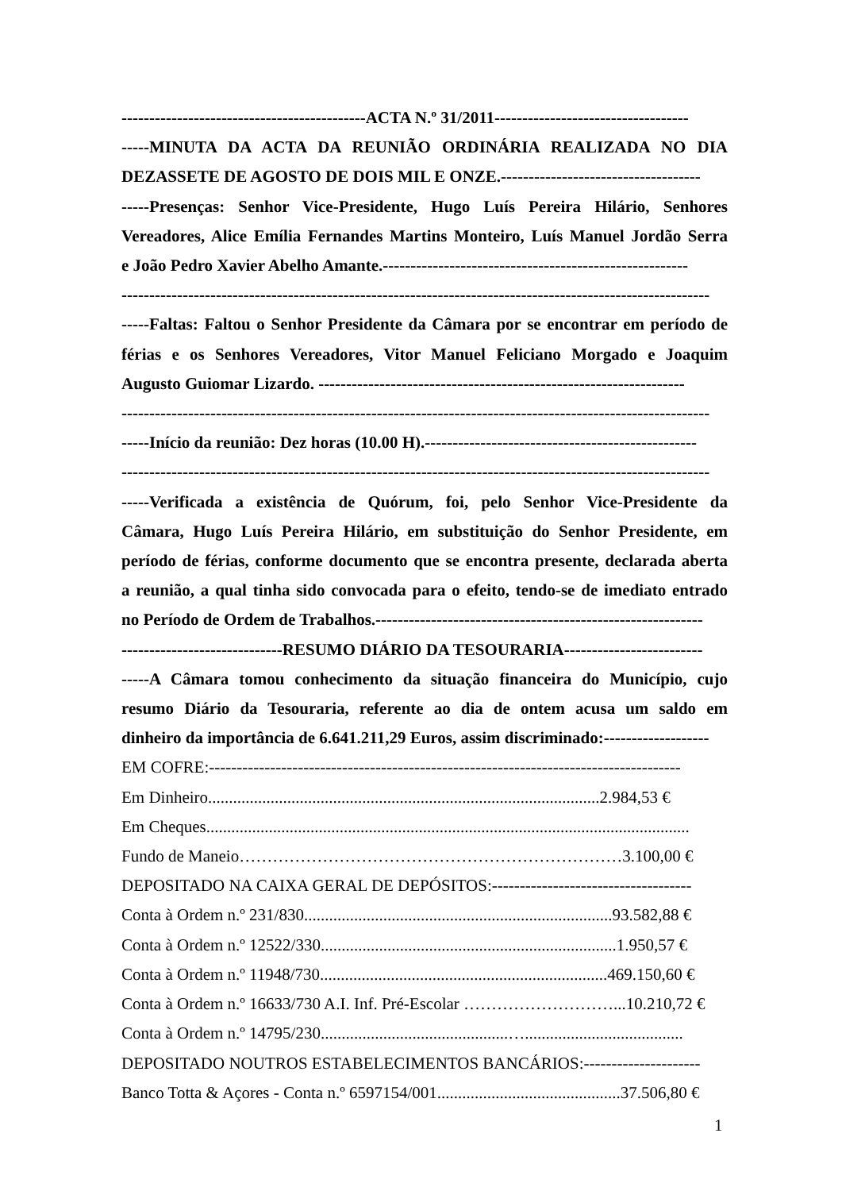--------------------------------------------ACTA N.º 31/2011-----------------------------------
-----MINUTA DA ACTA DA REUNIÃO ORDINÁRIA REALIZADA NO DIA
DEZASSETE DE AGOSTO DE DOIS MIL E ONZE.------------------------------------
-----Presenças: Senhor Vice-Presidente, Hugo Luís Pereira Hilário, Senhores
Vereadores, Alice Emília Fernandes Martins Monteiro, Luís Manuel Jordão Serra
e João Pedro Xavier Abelho Amante.-------------------------------------------------------
----------------------------------------------------------------------------------------------------------
-----Faltas: Faltou o Senhor Presidente da Câmara por se encontrar em período de
férias e os Senhores Vereadores, Vitor Manuel Feliciano Morgado e Joaquim
Augusto Guiomar Lizardo. ------------------------------------------------------------------
----------------------------------------------------------------------------------------------------------
-----Início da reunião: Dez horas (10.00 H).-------------------------------------------------
----------------------------------------------------------------------------------------------------------
-----Verificada a existência de Quórum, foi, pelo Senhor Vice-Presidente da
Câmara, Hugo Luís Pereira Hilário, em substituição do Senhor Presidente, em
período de férias, conforme documento que se encontra presente, declarada aberta
a reunião, a qual tinha sido convocada para o efeito, tendo-se de imediato entrado
no Período de Ordem de Trabalhos.-----------------------------------------------------------
-----------------------------RESUMO DIÁRIO DA TESOURARIA-------------------------
-----A Câmara tomou conhecimento da situação financeira do Município, cujo
resumo Diário da Tesouraria, referente ao dia de ontem acusa um saldo em
dinheiro da importância de 6.641.211,29 Euros, assim discriminado:-------------------
EM COFRE:-------------------------------------------------------------------------------------
Em Dinheiro..............................................................................................2.984,53 €
Em Cheques....................................................................................................................
Fundo de Maneio……………………………………………………………3.100,00 €
DEPOSITADO NA CAIXA GERAL DE DEPÓSITOS:------------------------------------
Conta à Ordem n.º 231/830..........................................................................93.582,88 €
Conta à Ordem n.º 12522/330.......................................................................1.950,57 €
Conta à Ordem n.º 11948/730.....................................................................469.150,60 €
Conta à Ordem n.º 16633/730 A.I. Inf. Pré-Escolar ………………………...10.210,72 €
Conta à Ordem n.º 14795/230.............................................…......................................
DEPOSITADO NOUTROS ESTABELECIMENTOS BANCÁRIOS:---------------------
Banco Totta & Açores - Conta n.º 6597154/001............................................37.506,80 €
1